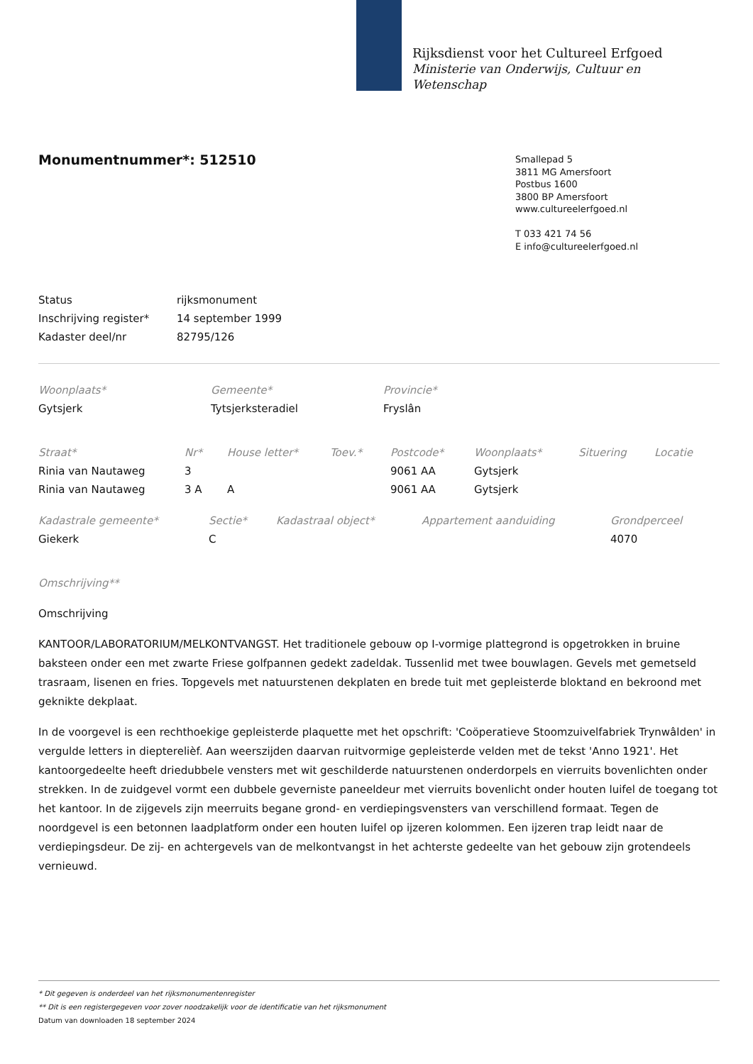Rijksdienst voor het Cultureel Erfgoed
Ministerie van Onderwijs, Cultuur en
Wetenschap
Monumentnummer*: 512510
Smallepad 5
3811 MG Amersfoort
Postbus 1600
3800 BP Amersfoort
www.cultureelerfgoed.nl
T 033 421 74 56
E info@cultureelerfgoed.nl
| Status | rijksmonument |
| Inschrijving register* | 14 september 1999 |
| Kadaster deel/nr | 82795/126 |
| Woonplaats* | Gemeente* | Provincie* |
| --- | --- | --- |
| Gytsjerk | Tytsjerksteradiel | Fryslân |
| Straat* | Nr* | House letter* | Toev.* | Postcode* | Woonplaats* | Situering | Locatie |
| --- | --- | --- | --- | --- | --- | --- | --- |
| Rinia van Nautaweg | 3 | | | 9061 AA | Gytsjerk | | |
| Rinia van Nautaweg | 3 A | A | | 9061 AA | Gytsjerk | | |
| Kadastrale gemeente* | Sectie* | Kadastraal object* | Appartement aanduiding | Grondperceel |
| --- | --- | --- | --- | --- |
| Giekerk | C | | | 4070 |
Omschrijving**
Omschrijving
KANTOOR/LABORATORIUM/MELKONTVANGST. Het traditionele gebouw op I-vormige plattegrond is opgetrokken in bruine baksteen onder een met zwarte Friese golfpannen gedekt zadeldak. Tussenlid met twee bouwlagen. Gevels met gemetseld trasraam, lisenen en fries. Topgevels met natuurstenen dekplaten en brede tuit met gepleisterde bloktand en bekroond met geknikte dekplaat.
In de voorgevel is een rechthoekige gepleisterde plaquette met het opschrift: 'Coöperatieve Stoomzuivelfabriek Trynwâlden' in vergulde letters in diepterelièf. Aan weerszijden daarvan ruitvormige gepleisterde velden met de tekst 'Anno 1921'. Het kantoorgedeelte heeft driedubbele vensters met wit geschilderde natuurstenen onderdorpels en vierruits bovenlichten onder strekken. In de zuidgevel vormt een dubbele geverniste paneeldeur met vierruits bovenlicht onder houten luifel de toegang tot het kantoor. In de zijgevels zijn meerruits begane grond- en verdiepingsvensters van verschillend formaat. Tegen de noordgevel is een betonnen laadplatform onder een houten luifel op ijzeren kolommen. Een ijzeren trap leidt naar de verdiepingsdeur. De zij- en achtergevels van de melkontvangst in het achterste gedeelte van het gebouw zijn grotendeels vernieuwd.
* Dit gegeven is onderdeel van het rijksmonumentenregister
** Dit is een registergegeven voor zover noodzakelijk voor de identificatie van het rijksmonument
Datum van downloaden 18 september 2024